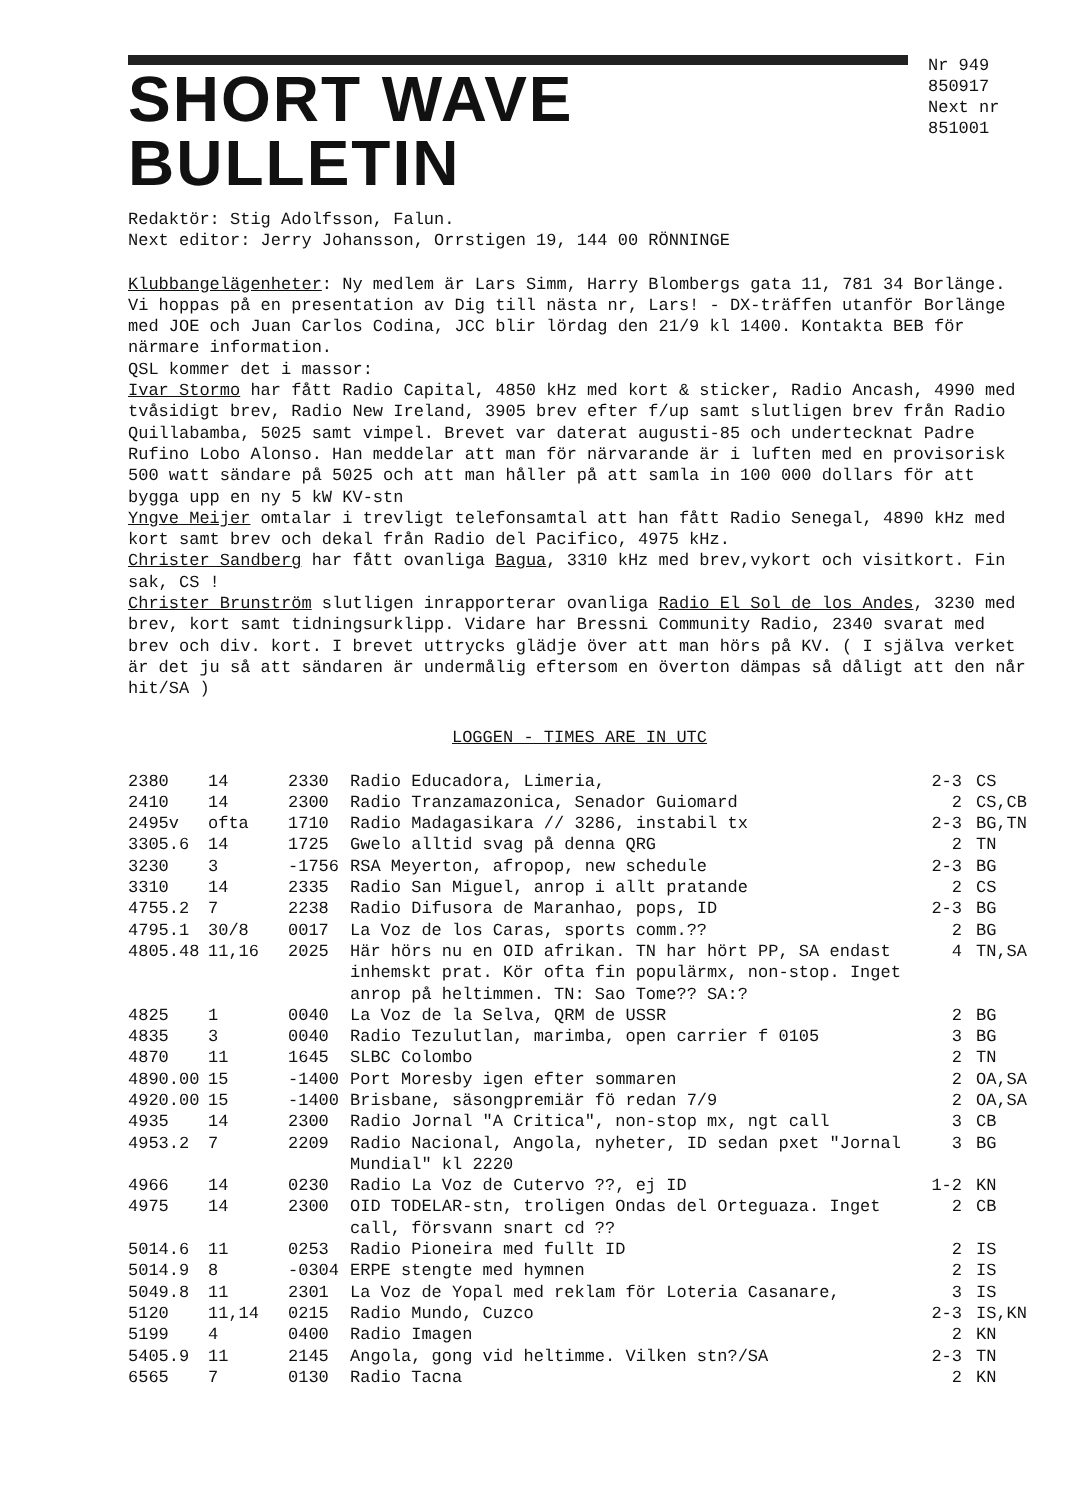SHORT WAVE BULLETIN
Nr 949
850917
Next nr
851001
Redaktör: Stig Adolfsson, Falun.
Next editor: Jerry Johansson, Orrstigen 19, 144 00 RÖNNINGE
Klubbangelägenheter: Ny medlem är Lars Simm, Harry Blombergs gata 11, 781 34 Borlänge. Vi hoppas på en presentation av Dig till nästa nr, Lars! - DX-träffen utanför Borlänge med JOE och Juan Carlos Codina, JCC blir lördag den 21/9 kl 1400. Kontakta BEB för närmare information.
QSL kommer det i massor:
Ivar Stormo har fått Radio Capital, 4850 kHz med kort & sticker, Radio Ancash, 4990 med tvåsidigt brev, Radio New Ireland, 3905 brev efter f/up samt slutligen brev från Radio Quillabamba, 5025 samt vimpel. Brevet var daterat augusti-85 och undertecknat Padre Rufino Lobo Alonso. Han meddelar att man för närvarande är i luften med en provisorisk 500 watt sändare på 5025 och att man håller på att samla in 100 000 dollars för att bygga upp en ny 5 kW KV-stn
Yngve Meijer omtalar i trevligt telefonsamtal att han fått Radio Senegal, 4890 kHz med kort samt brev och dekal från Radio del Pacifico, 4975 kHz.
Christer Sandberg har fått ovanliga Bagua, 3310 kHz med brev,vykort och visitkort. Fin sak, CS !
Christer Brunström slutligen inrapporterar ovanliga Radio El Sol de los Andes, 3230 med brev, kort samt tidningsurklipp. Vidare har Bressni Community Radio, 2340 svarat med brev och div. kort. I brevet uttrycks glädje över att man hörs på KV. ( I själva verket är det ju så att sändaren är undermålig eftersom en överton dämpas så dåligt att den når hit/SA )
LOGGEN - TIMES ARE IN UTC
| 2380 | 14 | 2330 | Radio Educadora, Limeria, | 2-3 | CS |
| 2410 | 14 | 2300 | Radio Tranzamazonica, Senador Guiomard | 2 | CS,CB |
| 2495v | ofta | 1710 | Radio Madagasikara // 3286, instabil tx | 2-3 | BG,TN |
| 3305.6 | 14 | 1725 | Gwelo alltid svag på denna QRG | 2 | TN |
| 3230 | 3 | -1756 | RSA Meyerton, afropop, new schedule | 2-3 | BG |
| 3310 | 14 | 2335 | Radio San Miguel, anrop i allt pratande | 2 | CS |
| 4755.2 | 7 | 2238 | Radio Difusora de Maranhao, pops, ID | 2-3 | BG |
| 4795.1 | 30/8 | 0017 | La Voz de los Caras, sports comm.?? | 2 | BG |
| 4805.48 | 11,16 | 2025 | Här hörs nu en OID afrikan. TN har hört PP, SA endast inhemskt prat. Kör ofta fin populärmx, non-stop. Inget anrop på heltimmen. TN: Sao Tome?? SA:? | 4 | TN,SA |
| 4825 | 1 | 0040 | La Voz de la Selva, QRM de USSR | 2 | BG |
| 4835 | 3 | 0040 | Radio Tezulutlan, marimba, open carrier f 0105 | 3 | BG |
| 4870 | 11 | 1645 | SLBC Colombo | 2 | TN |
| 4890.00 | 15 | -1400 | Port Moresby igen efter sommaren | 2 | OA,SA |
| 4920.00 | 15 | -1400 | Brisbane, säsongpremiär fö redan 7/9 | 2 | OA,SA |
| 4935 | 14 | 2300 | Radio Jornal "A Critica", non-stop mx, ngt call | 3 | CB |
| 4953.2 | 7 | 2209 | Radio Nacional, Angola, nyheter, ID sedan pxet "Jornal Mundial" kl 2220 | 3 | BG |
| 4966 | 14 | 0230 | Radio La Voz de Cutervo ??, ej ID | 1-2 | KN |
| 4975 | 14 | 2300 | OID TODELAR-stn, troligen Ondas del Orteguaza. Inget call, försvann snart cd ?? | 2 | CB |
| 5014.6 | 11 | 0253 | Radio Pioneira med fullt ID | 2 | IS |
| 5014.9 | 8 | -0304 | ERPE stengte med hymnen | 2 | IS |
| 5049.8 | 11 | 2301 | La Voz de Yopal med reklam för Loteria Casanare, | 3 | IS |
| 5120 | 11,14 | 0215 | Radio Mundo, Cuzco | 2-3 | IS,KN |
| 5199 | 4 | 0400 | Radio Imagen | 2 | KN |
| 5405.9 | 11 | 2145 | Angola, gong vid heltimme. Vilken stn?/SA | 2-3 | TN |
| 6565 | 7 | 0130 | Radio Tacna | 2 | KN |